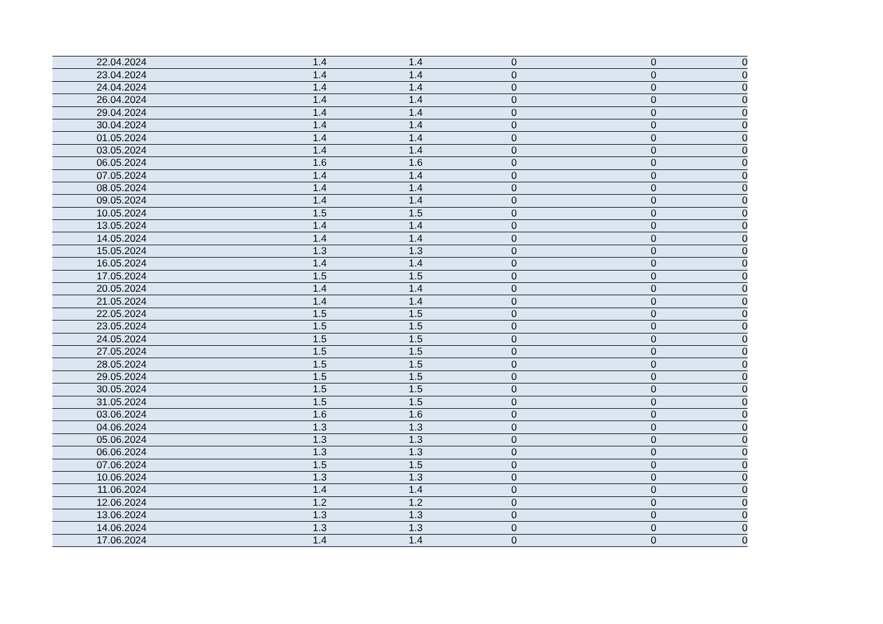| 22.04.2024 | 1.4 | 1.4 | 0 | 0 | 0 |
| 23.04.2024 | 1.4 | 1.4 | 0 | 0 | 0 |
| 24.04.2024 | 1.4 | 1.4 | 0 | 0 | 0 |
| 26.04.2024 | 1.4 | 1.4 | 0 | 0 | 0 |
| 29.04.2024 | 1.4 | 1.4 | 0 | 0 | 0 |
| 30.04.2024 | 1.4 | 1.4 | 0 | 0 | 0 |
| 01.05.2024 | 1.4 | 1.4 | 0 | 0 | 0 |
| 03.05.2024 | 1.4 | 1.4 | 0 | 0 | 0 |
| 06.05.2024 | 1.6 | 1.6 | 0 | 0 | 0 |
| 07.05.2024 | 1.4 | 1.4 | 0 | 0 | 0 |
| 08.05.2024 | 1.4 | 1.4 | 0 | 0 | 0 |
| 09.05.2024 | 1.4 | 1.4 | 0 | 0 | 0 |
| 10.05.2024 | 1.5 | 1.5 | 0 | 0 | 0 |
| 13.05.2024 | 1.4 | 1.4 | 0 | 0 | 0 |
| 14.05.2024 | 1.4 | 1.4 | 0 | 0 | 0 |
| 15.05.2024 | 1.3 | 1.3 | 0 | 0 | 0 |
| 16.05.2024 | 1.4 | 1.4 | 0 | 0 | 0 |
| 17.05.2024 | 1.5 | 1.5 | 0 | 0 | 0 |
| 20.05.2024 | 1.4 | 1.4 | 0 | 0 | 0 |
| 21.05.2024 | 1.4 | 1.4 | 0 | 0 | 0 |
| 22.05.2024 | 1.5 | 1.5 | 0 | 0 | 0 |
| 23.05.2024 | 1.5 | 1.5 | 0 | 0 | 0 |
| 24.05.2024 | 1.5 | 1.5 | 0 | 0 | 0 |
| 27.05.2024 | 1.5 | 1.5 | 0 | 0 | 0 |
| 28.05.2024 | 1.5 | 1.5 | 0 | 0 | 0 |
| 29.05.2024 | 1.5 | 1.5 | 0 | 0 | 0 |
| 30.05.2024 | 1.5 | 1.5 | 0 | 0 | 0 |
| 31.05.2024 | 1.5 | 1.5 | 0 | 0 | 0 |
| 03.06.2024 | 1.6 | 1.6 | 0 | 0 | 0 |
| 04.06.2024 | 1.3 | 1.3 | 0 | 0 | 0 |
| 05.06.2024 | 1.3 | 1.3 | 0 | 0 | 0 |
| 06.06.2024 | 1.3 | 1.3 | 0 | 0 | 0 |
| 07.06.2024 | 1.5 | 1.5 | 0 | 0 | 0 |
| 10.06.2024 | 1.3 | 1.3 | 0 | 0 | 0 |
| 11.06.2024 | 1.4 | 1.4 | 0 | 0 | 0 |
| 12.06.2024 | 1.2 | 1.2 | 0 | 0 | 0 |
| 13.06.2024 | 1.3 | 1.3 | 0 | 0 | 0 |
| 14.06.2024 | 1.3 | 1.3 | 0 | 0 | 0 |
| 17.06.2024 | 1.4 | 1.4 | 0 | 0 | 0 |